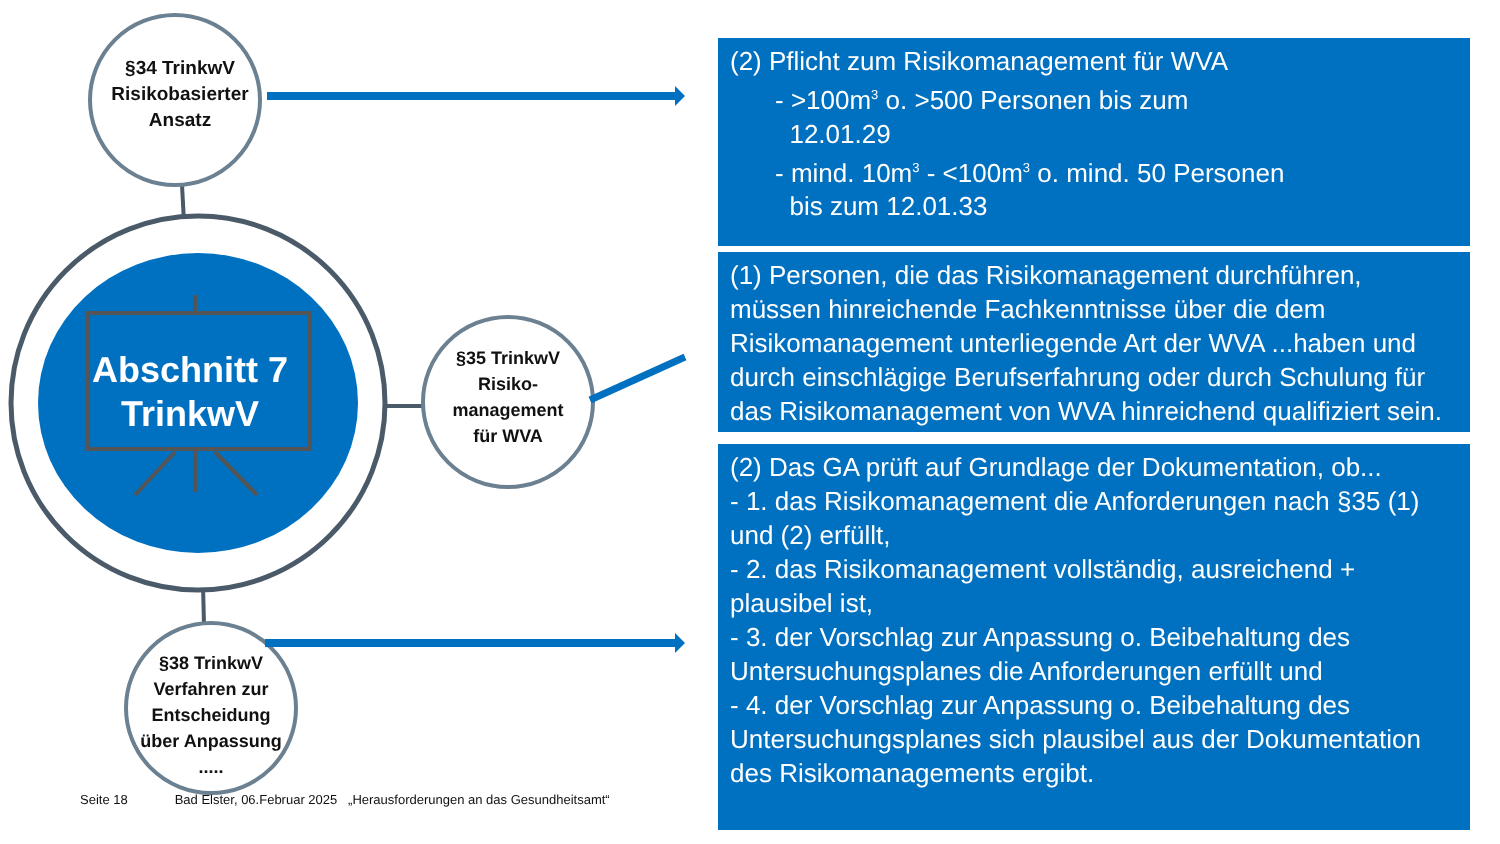§34 TrinkwV
Risikobasierter
Ansatz
Abschnitt 7
TrinkwV
§35 TrinkwV
Risiko-
management
für WVA
§38 TrinkwV
Verfahren zur
Entscheidung
über Anpassung
.....
(2) Pflicht zum Risikomanagement für WVA
- >100m<sup>3</sup> o. >500 Personen bis zum
12.01.29
- mind. 10m<sup>3</sup> - <100m<sup>3</sup> o. mind. 50 Personen
bis zum 12.01.33
(1) Personen, die das Risikomanagement durchführen, müssen hinreichende Fachkenntnisse über die dem Risikomanagement unterliegende Art der WVA ...haben und durch einschlägige Berufserfahrung oder durch Schulung für das Risikomanagement von WVA hinreichend qualifiziert sein.
(2) Das GA prüft auf Grundlage der Dokumentation, ob...
- 1. das Risikomanagement die Anforderungen nach §35 (1) und (2) erfüllt,
- 2. das Risikomanagement vollständig, ausreichend + plausibel ist,
- 3. der Vorschlag zur Anpassung o. Beibehaltung des Untersuchungsplanes die Anforderungen erfüllt und
- 4. der Vorschlag zur Anpassung o. Beibehaltung des Untersuchungsplanes sich plausibel aus der Dokumentation des Risikomanagements ergibt.
Seite 18 Bad Elster, 06.Februar 2025 „Herausforderungen an das Gesundheitsamt“